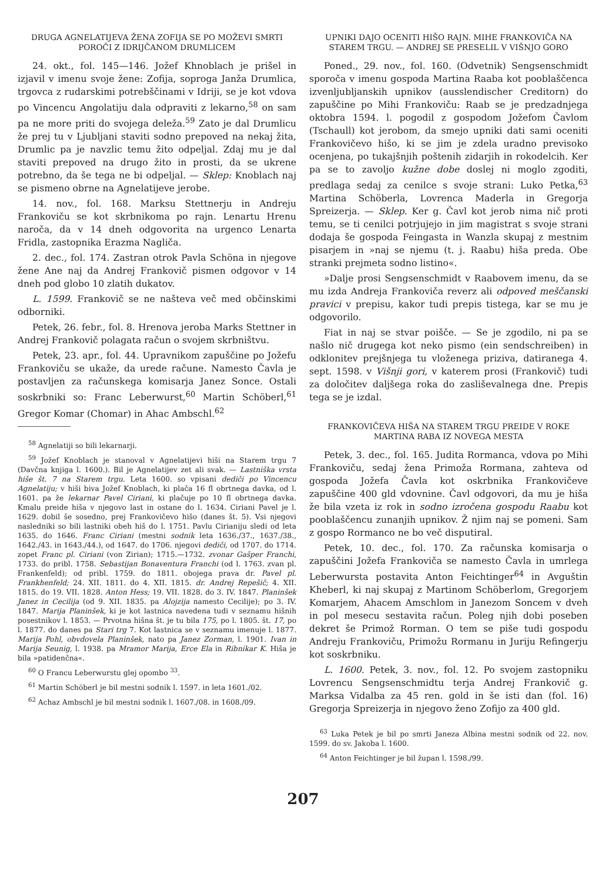DRUGA AGNELATIJEVA ŽENA ZOFIJA SE PO MOŽEVI SMRTI POROČI Z IDRIJČANOM DRUMLICEM
24. okt., fol. 145—146. Jožef Khnoblach je prišel in izjavil v imenu svoje žene: Zofija, soproga Janža Drumlica, trgovca z rudarskimi potrebščinami v Idriji, se je kot vdova po Vincencu Angolatiju dala odpraviti z lekarno,<sup>58</sup> on sam pa ne more priti do svojega deleža.<sup>59</sup> Zato je dal Drumlicu že prej tu v Ljubljani staviti sodno prepoved na nekaj žita, Drumlic pa je navzlic temu žito odpeljal. Zdaj mu je dal staviti prepoved na drugo žito in prosti, da se ukrene potrebno, da še tega ne bi odpeljal. — Sklep: Knoblach naj se pismeno obrne na Agnelatijeve jerobe.
14. nov., fol. 168. Marksu Stettnerju in Andreju Frankoviču se kot skrbnikoma po rajn. Lenartu Hrenu naroča, da v 14 dneh odgovorita na urgenco Lenarta Fridla, zastopnika Erazma Nagliča.
2. dec., fol. 174. Zastran otrok Pavla Schöna in njegove žene Ane naj da Andrej Frankovič pismen odgovor v 14 dneh pod globo 10 zlatih dukatov.
L. 1599. Frankovič se ne našteva več med občinskimi odborniki.
Petek, 26. febr., fol. 8. Hrenova jeroba Marks Stettner in Andrej Frankovič polagata račun o svojem skrbništvu.
Petek, 23. apr., fol. 44. Upravnikom zapuščine po Jožefu Frankoviču se ukaže, da urede račune. Namesto Čavla je postavljen za računskega komisarja Janez Sonce. Ostali soskrbniki so: Franc Leberwurst,<sup>60</sup> Martin Schöberl,<sup>61</sup> Gregor Komar (Chomar) in Ahac Ambschl.<sup>62</sup>
<sup>58</sup> Agnelatiji so bili lekarnarji.
<sup>59</sup> Jožef Knoblach je stanoval v Agnelatijevi hiši na Starem trgu 7 (Davčna knjiga l. 1600.). Bil je Agnelatijev zet ali svak. — Lastniška vrsta hiše št. 7 na Starem trgu. Leta 1600. so vpisani dediči po Vincencu Agnelatiju; v hiši biva Jožef Knoblach, ki plača 16 fl obrtnega davka, od l. 1601. pa že lekarnar Pavel Ciriani, ki plačuje po 10 fl obrtnega davka. Kmalu preide hiša v njegovo last in ostane do l. 1634. Ciriani Pavel je l. 1629. dobil še sosedno, prej Frankovičevo hišo (danes št. 5). Vsi njegovi nasledniki so bili lastniki obeh hiš do l. 1751. Pavlu Cirianiju sledi od leta 1635. do 1646. Franc Ciriani (mestni sodnik leta 1636./37., 1637./38., 1642./43. in 1643./44.), od 1647. do 1706. njegovi dediči, od 1707. do 1714. zopet Franc pl. Ciriani (von Zirian); 1715.—1732. zvonar Gašper Franchi, 1733. do pribl. 1758. Sebastijan Bonaventura Franchi (od l. 1763. zvan pl. Frankenfeld); od pribl. 1759. do 1811. obojega prava dr. Pavel pl. Frankhenfeld; 24. XII. 1811. do 4. XII. 1815. dr. Andrej Repešič; 4. XII. 1815. do 19. VII. 1828. Anton Hess; 19. VII. 1828. do 3. IV. 1847. Planinšek Janez in Cecilija (od 9. XII. 1835. pa Alojzija namesto Cecilije); po 3. IV. 1847. Marija Planinšek, ki je kot lastnica navedena tudi v seznamu hišnih posestnikov l. 1853. — Prvotna hišna št. je tu bila 175, po l. 1805. št. 17, po l. 1877. do danes pa Stari trg 7. Kot lastnica se v seznamu imenuje l. 1877. Marija Pohl, obvdovela Planinšek, nato pa Janez Zorman, l. 1901. Ivan in Marija Seunig, l. 1938. pa Mramor Marija, Erce Ela in Ribnikar K. Hiša je bila »patidenčna«.
<sup>60</sup> O Francu Leberwurstu glej opombo <sup>33</sup>.
<sup>61</sup> Martin Schöberl je bil mestni sodnik l. 1597. in leta 1601./02.
<sup>62</sup> Achaz Ambschl je bil mestni sodnik l. 1607./08. in 1608./09.
UPNIKI DAJO OCENITI HIŠO RAJN. MIHE FRANKOVIČA NA STAREM TRGU. — ANDREJ SE PRESELIL V VIŠNJO GORO
Poned., 29. nov., fol. 160. (Odvetnik) Sengsenschmidt sporoča v imenu gospoda Martina Raaba kot pooblaščenca izvenljubljanskih upnikov (ausslendischer Creditorn) do zapuščine po Mihi Frankoviču: Raab se je predzadnjega oktobra 1594. l. pogodil z gospodom Jožefom Čavlom (Tschaull) kot jerobom, da smejo upniki dati sami oceniti Frankovičevo hišo, ki se jim je zdela uradno previsoko ocenjena, po tukajšnjih poštenih zidarjih in rokodelcih. Ker pa se to zavoljo kužne dobe doslej ni moglo zgoditi, predlaga sedaj za cenilce s svoje strani: Luko Petka,<sup>63</sup> Martina Schöberla, Lovrenca Maderla in Gregorja Spreizerja. — Sklep. Ker g. Čavl kot jerob nima nič proti temu, se ti cenilci potrjujejo in jim magistrat s svoje strani dodaja še gospoda Feingasta in Wanzla skupaj z mestnim pisarjem in »naj se njemu (t. j. Raabu) hiša preda. Obe stranki prejmeta sodno listino«.
»Dalje prosi Sengsenschmidt v Raabovem imenu, da se mu izda Andreja Frankoviča reverz ali odpoved meščanski pravici v prepisu, kakor tudi prepis tistega, kar se mu je odgovorilo.
Fiat in naj se stvar poišče. — Se je zgodilo, ni pa se našlo nič drugega kot neko pismo (ein sendschreiben) in odklonitev prejšnjega tu vloženega priziva, datiranega 4. sept. 1598. v Višnji gori, v katerem prosi (Frankovič) tudi za določitev daljšega roka do zasliševalnega dne. Prepis tega se je izdal.
FRANKOVIČEVA HIŠA NA STAREM TRGU PREIDE V ROKE MARTINA RABA IZ NOVEGA MESTA
Petek, 3. dec., fol. 165. Judita Rormanca, vdova po Mihi Frankoviču, sedaj žena Primoža Rormana, zahteva od gospoda Jožefa Čavla kot oskrbnika Frankovičeve zapuščine 400 gld vdovnine. Čavl odgovori, da mu je hiša že bila vzeta iz rok in sodno izročena gospodu Raabu kot pooblaščencu zunanjih upnikov. Ž njim naj se pomeni. Sam z gospo Rormanco ne bo več disputiral.
Petek, 10. dec., fol. 170. Za računska komisarja o zapuščini Jožefa Frankoviča se namesto Čavla in umrlega Leberwursta postavita Anton Feichtinger<sup>64</sup> in Avguštin Kheberl, ki naj skupaj z Martinom Schöberlom, Gregorjem Komarjem, Ahacem Amschlom in Janezom Soncem v dveh in pol mesecu sestavita račun. Poleg njih dobi poseben dekret še Primož Rorman. O tem se piše tudi gospodu Andreju Frankoviču, Primožu Rormanu in Juriju Refingerju kot soskrbniku.
L. 1600. Petek, 3. nov., fol. 12. Po svojem zastopniku Lovrencu Sengsenschmidtu terja Andrej Frankovič g. Marksa Vidalba za 45 ren. gold in še isti dan (fol. 16) Gregorja Spreizerja in njegovo ženo Zofijo za 400 gld.
<sup>63</sup> Luka Petek je bil po smrti Janeza Albina mestni sodnik od 22. nov. 1599. do sv. Jakoba l. 1600.
<sup>64</sup> Anton Feichtinger je bil župan l. 1598./99.
207